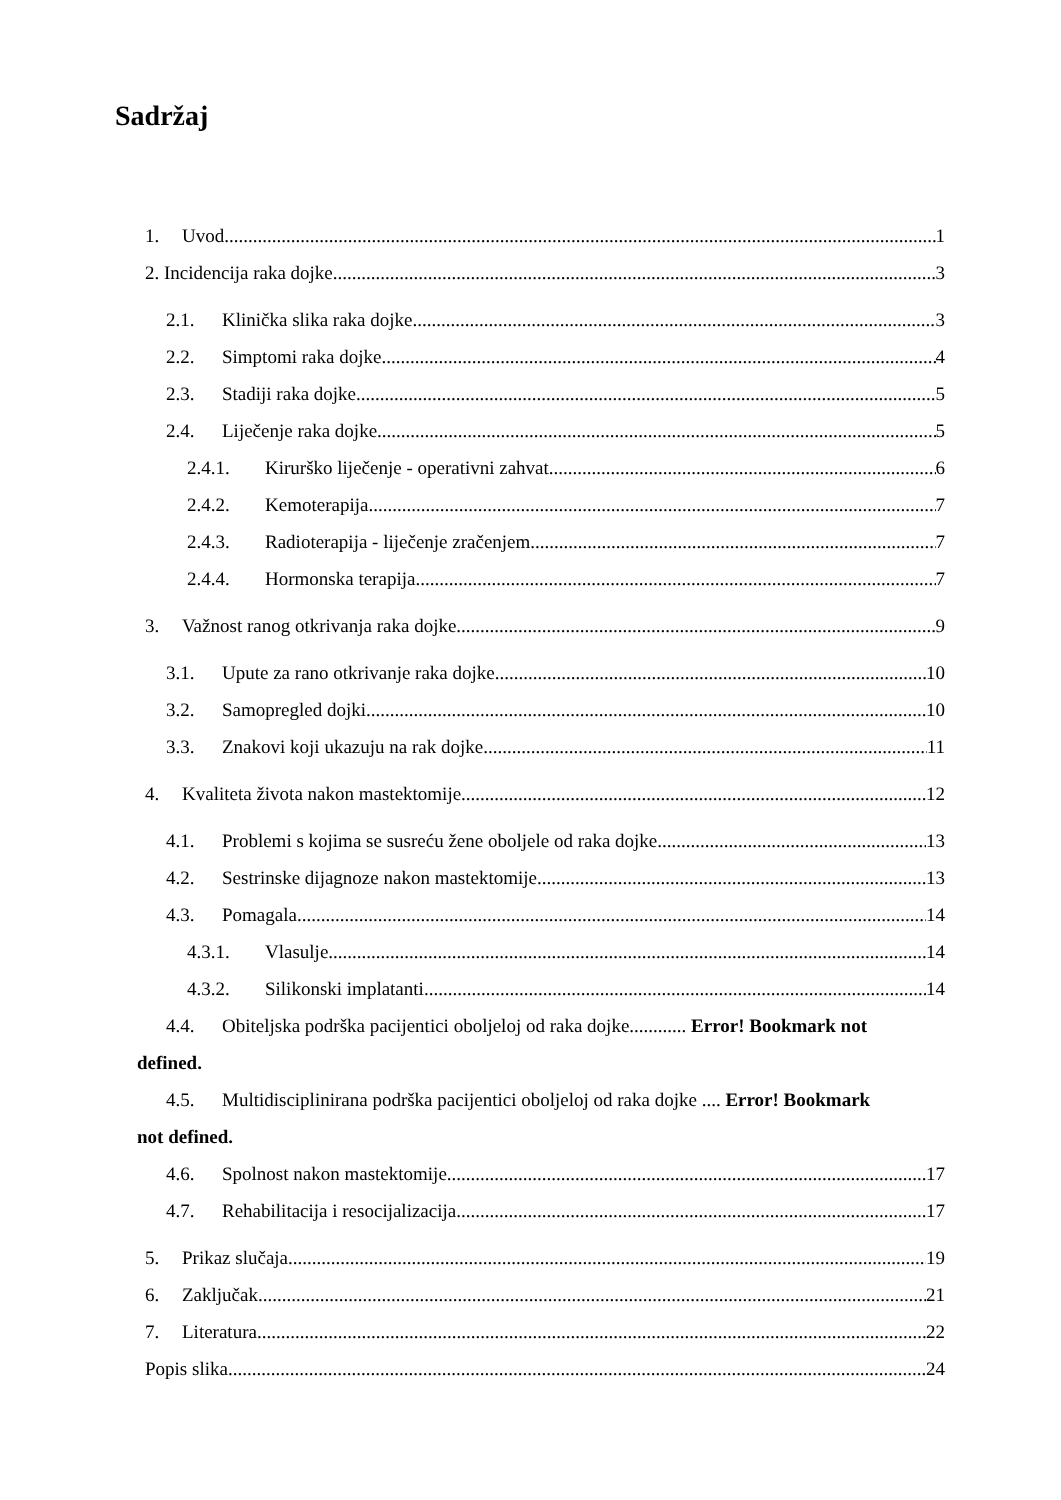Sadržaj
1. Uvod 1
2. Incidencija raka dojke 3
2.1. Klinička slika raka dojke 3
2.2. Simptomi raka dojke 4
2.3. Stadiji raka dojke 5
2.4. Liječenje raka dojke 5
2.4.1. Kirurško liječenje - operativni zahvat 6
2.4.2. Kemoterapija 7
2.4.3. Radioterapija - liječenje zračenjem 7
2.4.4. Hormonska terapija 7
3. Važnost ranog otkrivanja raka dojke 9
3.1. Upute za rano otkrivanje raka dojke 10
3.2. Samopregled dojki 10
3.3. Znakovi koji ukazuju na rak dojke 11
4. Kvaliteta života nakon mastektomije 12
4.1. Problemi s kojima se susreću žene oboljele od raka dojke 13
4.2. Sestrinske dijagnoze nakon mastektomije 13
4.3. Pomagala 14
4.3.1. Vlasulje 14
4.3.2. Silikonski implatanti 14
4.4. Obiteljska podrška pacijentici oboljeloj od raka dojke............ Error! Bookmark not
defined.
4.5. Multidisciplinirana podrška pacijentici oboljeloj od raka dojke .... Error! Bookmark
not defined.
4.6. Spolnost nakon mastektomije 17
4.7. Rehabilitacija i resocijalizacija 17
5. Prikaz slučaja 19
6. Zaključak 21
7. Literatura 22
Popis slika 24